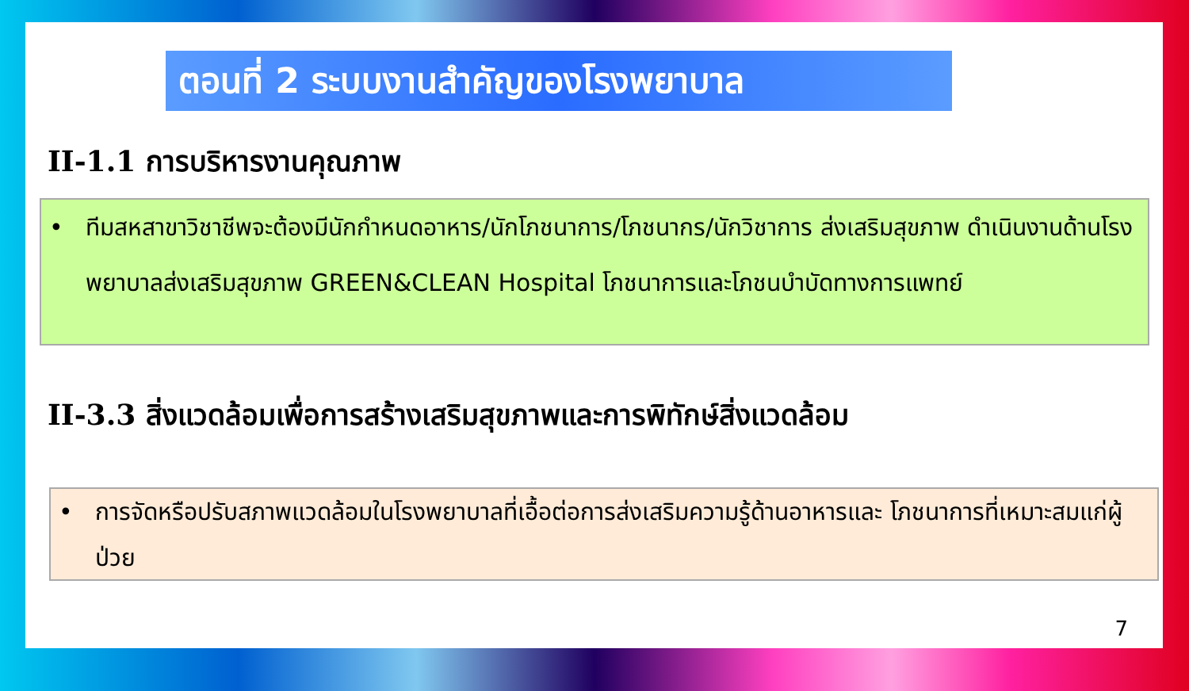ตอนที่ 2 ระบบงานสำคัญของโรงพยาบาล
II-1.1 การบริหารงานคุณภาพ
• ทีมสหสาขาวิชาชีพจะต้องมีนักกำหนดอาหาร/นักโภชนาการ/โภชนากร/นักวิชาการ ส่งเสริมสุขภาพ ดำเนินงานด้านโรงพยาบาลส่งเสริมสุขภาพ GREEN&CLEAN Hospital โภชนาการและโภชนบำบัดทางการแพทย์
II-3.3 สิ่งแวดล้อมเพื่อการสร้างเสริมสุขภาพและการพิทักษ์สิ่งแวดล้อม
• การจัดหรือปรับสภาพแวดล้อมในโรงพยาบาลที่เอื้อต่อการส่งเสริมความรู้ด้านอาหารและ โภชนาการที่เหมาะสมแก่ผู้ป่วย
7